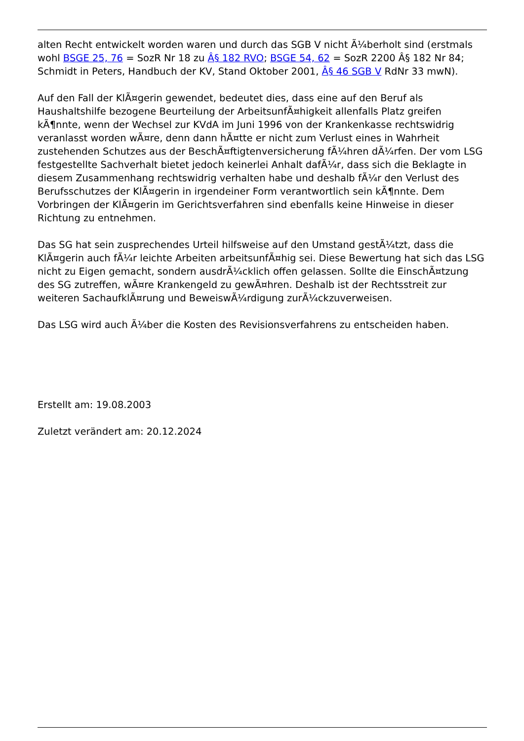alten Recht entwickelt worden waren und durch das SGB V nicht Ã¼berholt sind (erstmals wohl BSGE 25, 76 = SozR Nr 18 zu Â§ 182 RVO; BSGE 54, 62 = SozR 2200 Â§ 182 Nr 84; Schmidt in Peters, Handbuch der KV, Stand Oktober 2001, Â§ 46 SGB V RdNr 33 mwN).
Auf den Fall der KlÃ¤gerin gewendet, bedeutet dies, dass eine auf den Beruf als Haushaltshilfe bezogene Beurteilung der ArbeitsunfÃ¤higkeit allenfalls Platz greifen kÃ¶nnte, wenn der Wechsel zur KVdA im Juni 1996 von der Krankenkasse rechtswidrig veranlasst worden wÃ¤re, denn dann hÃ¤tte er nicht zum Verlust eines in Wahrheit zustehenden Schutzes aus der BeschÃ¤ftigtenversicherung fÃ¼hren dÃ¼rfen. Der vom LSG festgestellte Sachverhalt bietet jedoch keinerlei Anhalt dafÃ¼r, dass sich die Beklagte in diesem Zusammenhang rechtswidrig verhalten habe und deshalb fÃ¼r den Verlust des Berufsschutzes der KlÃ¤gerin in irgendeiner Form verantwortlich sein kÃ¶nnte. Dem Vorbringen der KlÃ¤gerin im Gerichtsverfahren sind ebenfalls keine Hinweise in dieser Richtung zu entnehmen.
Das SG hat sein zusprechendes Urteil hilfsweise auf den Umstand gestÃ¼tzt, dass die KlÃ¤gerin auch fÃ¼r leichte Arbeiten arbeitsunfÃ¤hig sei. Diese Bewertung hat sich das LSG nicht zu Eigen gemacht, sondern ausdrÃ¼cklich offen gelassen. Sollte die EinschÃ¤tzung des SG zutreffen, wÃ¤re Krankengeld zu gewÃ¤hren. Deshalb ist der Rechtsstreit zur weiteren SachaufklÃ¤rung und BeweiswÃ¼rdigung zurÃ¼ckzuverweisen.
Das LSG wird auch Ã¼ber die Kosten des Revisionsverfahrens zu entscheiden haben.
Erstellt am: 19.08.2003
Zuletzt verändert am: 20.12.2024